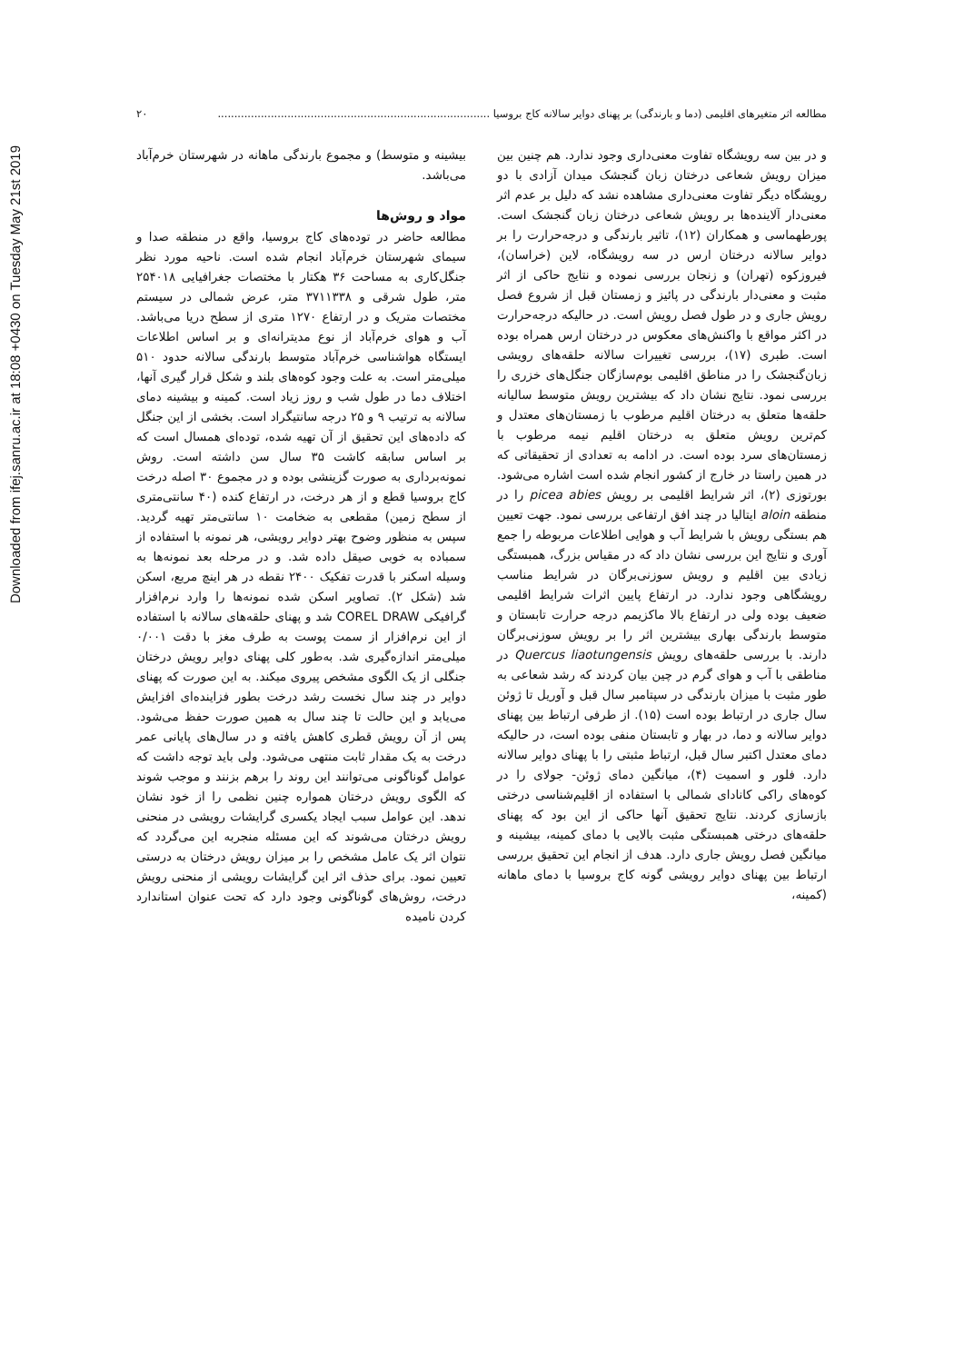Downloaded from ifej.sanru.ac.ir at 18:08 +0430 on Tuesday May 21st 2019
مطالعه اثر متغیرهای اقلیمی (دما و بارندگی) بر پهنای دوایر سالانه کاج بروسیا .................................................................................. ۲۰
و در بین سه رویشگاه تفاوت معنی‌داری وجود ندارد. هم چنین بین میزان رویش شعاعی درختان زبان گنجشک میدان آزادی با دو رویشگاه دیگر تفاوت معنی‌داری مشاهده نشد که دلیل بر عدم اثر معنی‌دار آلاینده‌ها بر رویش شعاعی درختان زبان گنجشک است. پورطهماسی و همکاران (۱۲)، تاثیر بارندگی و درجه‌حرارت را بر دوایر سالانه درختان ارس در سه رویشگاه، لاین (خراسان)، فیروزکوه (تهران) و زنجان بررسی نموده و نتایج حاکی از اثر مثبت و معنی‌دار بارندگی در پائیز و زمستان قبل از شروع فصل رویش جاری و در طول فصل رویش است. در حالیکه درجه‌حرارت در اکثر مواقع با واکنش‌های معکوس در درختان ارس همراه بوده است. طبری (۱۷)، بررسی تغییرات سالانه حلقه‌های رویشی زبان‌گنجشک را در مناطق اقلیمی بوم‌سازگان جنگل‌های خزری را بررسی نمود. نتایج نشان داد که بیشترین رویش متوسط سالیانه حلقه‌ها متعلق به درختان اقلیم مرطوب با زمستان‌های معتدل و کم‌ترین رویش متعلق به درختان اقلیم نیمه مرطوب با زمستان‌های سرد بوده است. در ادامه به تعدادی از تحقیقاتی که در همین راستا در خارج از کشور انجام شده است اشاره می‌شود. بورتوزی (۲)، اثر شرایط اقلیمی بر رویش picea abies را در منطقه aloin ایتالیا در چند افق ارتفاعی بررسی نمود. جهت تعیین هم بستگی رویش با شرایط آب و هوایی اطلاعات مربوطه را جمع آوری و نتایج این بررسی نشان داد که در مقیاس بزرگ، همبستگی زیادی بین اقلیم و رویش سوزنی‌برگان در شرایط مناسب رویشگاهی وجود ندارد. در ارتفاع پایین اثرات شرایط اقلیمی ضعیف بوده ولی در ارتفاع بالا ماکزیمم درجه حرارت تابستان و متوسط بارندگی بهاری بیشترین اثر را بر رویش سوزنی‌برگان دارند. با بررسی حلقه‌های رویش Quercus liaotungensis در مناطقی با آب و هوای گرم در چین بیان کردند که رشد شعاعی به طور مثبت با میزان بارندگی در سپتامبر سال قبل و آوریل تا ژوئن سال جاری در ارتباط بوده است (۱۵). از طرفی ارتباط بین پهنای دوایر سالانه و دما، در بهار و تابستان منفی بوده است، در حالیکه دمای معتدل اکتبر سال قبل، ارتباط مثبتی را با پهنای دوایر سالانه دارد. فلور و اسمیت (۴)، میانگین دمای ژوئن- جولای را در کوه‌های راکی کانادای شمالی با استفاده از اقلیم‌شناسی درختی بازسازی کردند. نتایج تحقیق آنها حاکی از این بود که پهنای حلقه‌های درختی همبستگی مثبت بالایی با دمای کمینه، بیشینه و میانگین فصل رویش جاری دارد. هدف از انجام این تحقیق بررسی ارتباط بین پهنای دوایر رویشی گونه کاج بروسیا با دمای ماهانه (کمینه،
بیشینه و متوسط) و مجموع بارندگی ماهانه در شهرستان خرم‌آباد می‌باشد.
مواد و روش‌ها
مطالعه حاضر در توده‌های کاج بروسیا، واقع در منطقه صدا و سیمای شهرستان خرم‌آباد انجام شده است. ناحیه مورد نظر جنگل‌کاری به مساحت ۳۶ هکتار با مختصات جغرافیایی ۲۵۴۰۱۸ متر، طول شرقی و ۳۷۱۱۳۳۸ متر، عرض شمالی در سیستم مختصات متریک و در ارتفاع ۱۲۷۰ متری از سطح دریا می‌باشد. آب و هوای خرم‌آباد از نوع مدیترانه‌ای و بر اساس اطلاعات ایستگاه هواشناسی خرم‌آباد متوسط بارندگی سالانه حدود ۵۱۰ میلی‌متر است. به علت وجود کوه‌های بلند و شکل قرار گیری آنها، اختلاف دما در طول شب و روز زیاد است. کمینه و بیشینه دمای سالانه به ترتیب ۹ و ۲۵ درجه سانتیگراد است. بخشی از این جنگل که داده‌های این تحقیق از آن تهیه شده، توده‌ای همسال است که بر اساس سابقه کاشت ۳۵ سال سن داشته است. روش نمونه‌برداری به صورت گزینشی بوده و در مجموع ۳۰ اصله درخت کاج بروسیا قطع و از هر درخت، در ارتفاع کنده (۴۰ سانتی‌متری از سطح زمین) مقطعی به ضخامت ۱۰ سانتی‌متر تهیه گردید. سپس به منظور وضوح بهتر دوایر رویشی، هر نمونه با استفاده از سمباده به خوبی صیقل داده شد. و در مرحله بعد نمونه‌ها به وسیله اسکنر با قدرت تفکیک ۲۴۰۰ نقطه در هر اینچ مربع، اسکن شد (شکل ۲). تصاویر اسکن شده نمونه‌ها را وارد نرم‌افزار گرافیکی COREL DRAW شد و پهنای حلقه‌های سالانه با استفاده از این نرم‌افزار از سمت پوست به طرف مغز با دقت ۰/۰۰۱ میلی‌متر اندازه‌گیری شد. به‌طور کلی پهنای دوایر رویش درختان جنگلی از یک الگوی مشخص پیروی میکند. به این صورت که پهنای دوایر در چند سال نخست رشد درخت بطور فزاینده‌ای افزایش می‌یابد و این حالت تا چند سال به همین صورت حفظ می‌شود. پس از آن رویش قطری کاهش یافته و در سال‌های پایانی عمر درخت به یک مقدار ثابت منتهی می‌شود. ولی باید توجه داشت که عوامل گوناگونی می‌توانند این روند را برهم بزنند و موجب شوند که الگوی رویش درختان همواره چنین نظمی را از خود نشان ندهد. این عوامل سبب ایجاد یکسری گرایشات رویشی در منحنی رویش درختان می‌شوند که این مسئله منجربه این می‌گردد که نتوان اثر یک عامل مشخص را بر میزان رویش درختان به درستی تعیین نمود. برای حذف اثر این گرایشات رویشی از منحنی رویش درخت، روش‌های گوناگونی وجود دارد که تحت عنوان استاندارد کردن نامیده